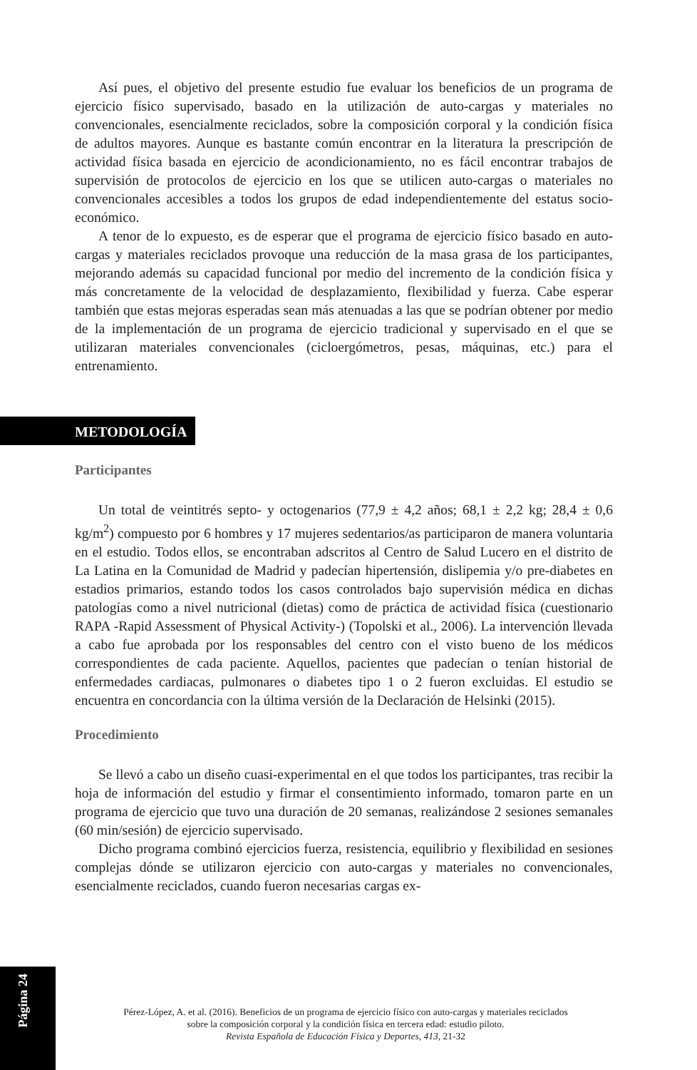Así pues, el objetivo del presente estudio fue evaluar los beneficios de un programa de ejercicio físico supervisado, basado en la utilización de auto-cargas y materiales no convencionales, esencialmente reciclados, sobre la composición corporal y la condición física de adultos mayores. Aunque es bastante común encontrar en la literatura la prescripción de actividad física basada en ejercicio de acondicionamiento, no es fácil encontrar trabajos de supervisión de protocolos de ejercicio en los que se utilicen auto-cargas o materiales no convencionales accesibles a todos los grupos de edad independientemente del estatus socio-económico.
A tenor de lo expuesto, es de esperar que el programa de ejercicio físico basado en auto-cargas y materiales reciclados provoque una reducción de la masa grasa de los participantes, mejorando además su capacidad funcional por medio del incremento de la condición física y más concretamente de la velocidad de desplazamiento, flexibilidad y fuerza. Cabe esperar también que estas mejoras esperadas sean más atenuadas a las que se podrían obtener por medio de la implementación de un programa de ejercicio tradicional y supervisado en el que se utilizaran materiales convencionales (cicloergómetros, pesas, máquinas, etc.) para el entrenamiento.
METODOLOGÍA
Participantes
Un total de veintitrés septo- y octogenarios (77,9 ± 4,2 años; 68,1 ± 2,2 kg; 28,4 ± 0,6 kg/m<sup>2</sup>) compuesto por 6 hombres y 17 mujeres sedentarios/as participaron de manera voluntaria en el estudio. Todos ellos, se encontraban adscritos al Centro de Salud Lucero en el distrito de La Latina en la Comunidad de Madrid y padecían hipertensión, dislipemia y/o pre-diabetes en estadios primarios, estando todos los casos controlados bajo supervisión médica en dichas patologías como a nivel nutricional (dietas) como de práctica de actividad física (cuestionario RAPA -Rapid Assessment of Physical Activity-) (Topolski et al., 2006). La intervención llevada a cabo fue aprobada por los responsables del centro con el visto bueno de los médicos correspondientes de cada paciente. Aquellos, pacientes que padecían o tenían historial de enfermedades cardiacas, pulmonares o diabetes tipo 1 o 2 fueron excluidas. El estudio se encuentra en concordancia con la última versión de la Declaración de Helsinki (2015).
Procedimiento
Se llevó a cabo un diseño cuasi-experimental en el que todos los participantes, tras recibir la hoja de información del estudio y firmar el consentimiento informado, tomaron parte en un programa de ejercicio que tuvo una duración de 20 semanas, realizándose 2 sesiones semanales (60 min/sesión) de ejercicio supervisado.
Dicho programa combinó ejercicios fuerza, resistencia, equilibrio y flexibilidad en sesiones complejas dónde se utilizaron ejercicio con auto-cargas y materiales no convencionales, esencialmente reciclados, cuando fueron necesarias cargas ex-
Página 24
Pérez-López, A. et al. (2016). Beneficios de un programa de ejercicio físico con auto-cargas y materiales reciclados
sobre la composición corporal y la condición física en tercera edad: estudio piloto.
Revista Española de Educación Física y Deportes, 413, 21-32